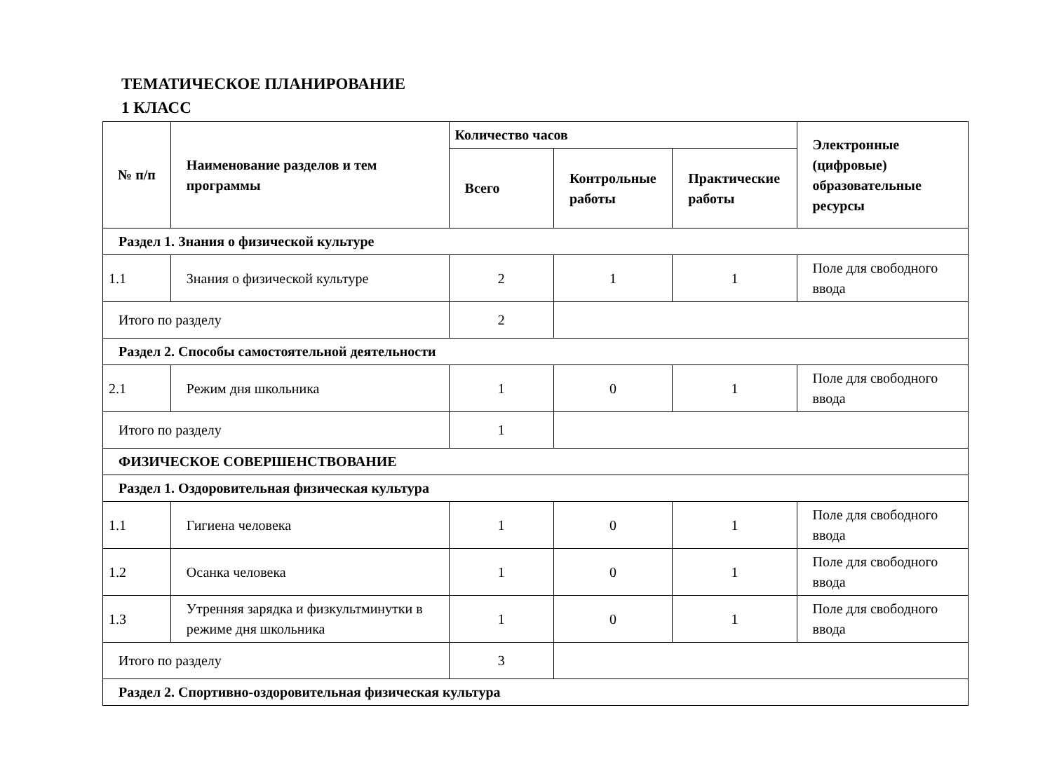ТЕМАТИЧЕСКОЕ ПЛАНИРОВАНИЕ
1 КЛАСС
| № п/п | Наименование разделов и тем программы | Количество часов | | | Электронные (цифровые) образовательные ресурсы |
| --- | --- | --- | --- | --- | --- |
| | | Всего | Контрольные работы | Практические работы | |
| Раздел 1. Знания о физической культуре | | | | | |
| 1.1 | Знания о физической культуре | 2 | 1 | 1 | Поле для свободного ввода |
| Итого по разделу | | 2 | | | |
| Раздел 2. Способы самостоятельной деятельности | | | | | |
| 2.1 | Режим дня школьника | 1 | 0 | 1 | Поле для свободного ввода |
| Итого по разделу | | 1 | | | |
| ФИЗИЧЕСКОЕ СОВЕРШЕНСТВОВАНИЕ | | | | | |
| Раздел 1. Оздоровительная физическая культура | | | | | |
| 1.1 | Гигиена человека | 1 | 0 | 1 | Поле для свободного ввода |
| 1.2 | Осанка человека | 1 | 0 | 1 | Поле для свободного ввода |
| 1.3 | Утренняя зарядка и физкультминутки в режиме дня школьника | 1 | 0 | 1 | Поле для свободного ввода |
| Итого по разделу | | 3 | | | |
| Раздел 2. Спортивно-оздоровительная физическая культура | | | | | |